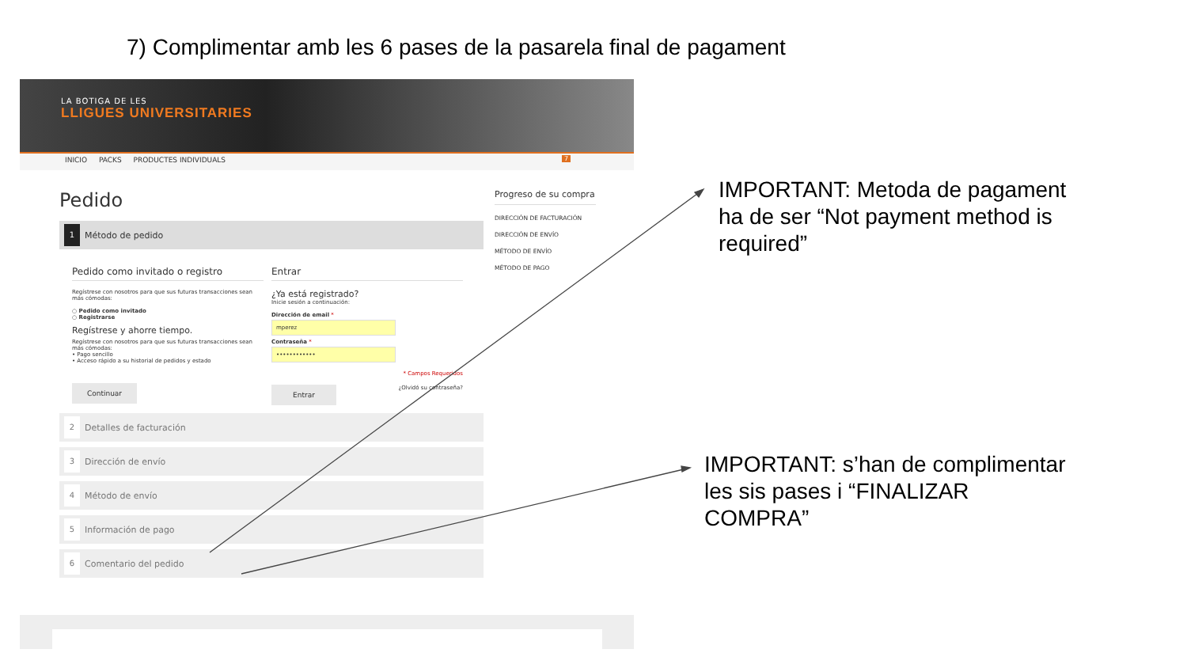7) Complimentar amb les 6 pases de la pasarela final de pagament
LA BOTIGA DE LES
LLIGUES UNIVERSITARIES
INICIO PACKS PRODUCTES INDIVIDUALS 7
Pedido
1 Método de pedido
Pedido como invitado o registro
Regístrese con nosotros para que sus futuras transacciones sean más cómodas:
○ Pedido como invitado
○ Registrarse
Regístrese y ahorre tiempo.
Regístrese con nosotros para que sus futuras transacciones sean más cómodas:
• Pago sencillo
• Acceso rápido a su historial de pedidos y estado
Continuar
Entrar
¿Ya está registrado?
Inicie sesión a continuación:
Dirección de email *
mperez
Contraseña *
••••••••••••
* Campos Requeridos
¿Olvidó su contraseña?
Entrar
2 Detalles de facturación
3 Dirección de envío
4 Método de envío
5 Información de pago
6 Comentario del pedido
Progreso de su compra
DIRECCIÓN DE FACTURACIÓN
DIRECCIÓN DE ENVÍO
MÉTODO DE ENVÍO
MÉTODO DE PAGO
IMPORTANT: Metoda de pagament
ha de ser “Not payment method is
required”
IMPORTANT: s’han de complimentar
les sis pases i “FINALIZAR
COMPRA”